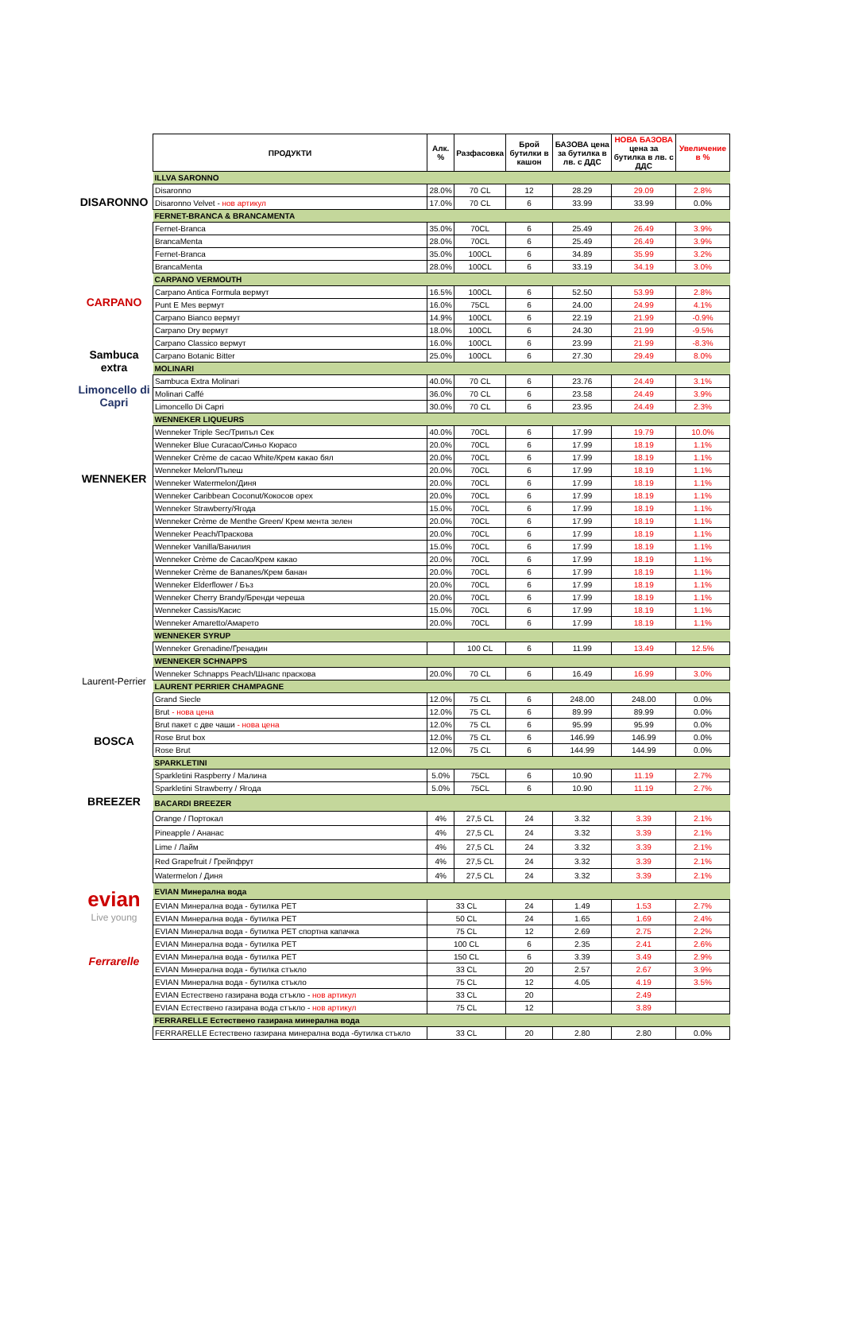DISARONNO
CARPANO
Sambuca extra
Limoncello di Capri
WENNEKER
Laurent-Perrier
BOSCA
BREEZER
evian
Live young
Ferrarelle
| ПРОДУКТИ | Алк. % | Разфасовка | Брой бутилки в кашон | БАЗОВА цена за бутилка в лв. с ДДС | НОВА БАЗОВА цена за бутилка в лв. с ДДС | Увеличение в % |
| --- | --- | --- | --- | --- | --- | --- |
| ILLVA SARONNO | | | | | | |
| Disaronno | 28.0% | 70 CL | 12 | 28.29 | 29.09 | 2.8% |
| Disaronno Velvet - нов артикул | 17.0% | 70 CL | 6 | 33.99 | 33.99 | 0.0% |
| FERNET-BRANCA & BRANCAMENTA | | | | | | |
| Fernet-Branca | 35.0% | 70CL | 6 | 25.49 | 26.49 | 3.9% |
| BrancaMenta | 28.0% | 70CL | 6 | 25.49 | 26.49 | 3.9% |
| Fernet-Branca | 35.0% | 100CL | 6 | 34.89 | 35.99 | 3.2% |
| BrancaMenta | 28.0% | 100CL | 6 | 33.19 | 34.19 | 3.0% |
| CARPANO VERMOUTH | | | | | | |
| Carpano Antica Formula вермут | 16.5% | 100CL | 6 | 52.50 | 53.99 | 2.8% |
| Punt E Mes вермут | 16.0% | 75CL | 6 | 24.00 | 24.99 | 4.1% |
| Carpano Bianco вермут | 14.9% | 100CL | 6 | 22.19 | 21.99 | -0.9% |
| Carpano Dry вермут | 18.0% | 100CL | 6 | 24.30 | 21.99 | -9.5% |
| Carpano Classico вермут | 16.0% | 100CL | 6 | 23.99 | 21.99 | -8.3% |
| Carpano Botanic Bitter | 25.0% | 100CL | 6 | 27.30 | 29.49 | 8.0% |
| MOLINARI | | | | | | |
| Sambuca Extra Molinari | 40.0% | 70 CL | 6 | 23.76 | 24.49 | 3.1% |
| Molinari Caffé | 36.0% | 70 CL | 6 | 23.58 | 24.49 | 3.9% |
| Limoncello Di Capri | 30.0% | 70 CL | 6 | 23.95 | 24.49 | 2.3% |
| WENNEKER LIQUEURS | | | | | | |
| Wenneker Triple Sec/Трипъл Сек | 40.0% | 70CL | 6 | 17.99 | 19.79 | 10.0% |
| Wenneker Blue Curacao/Синьо Кюрасо | 20.0% | 70CL | 6 | 17.99 | 18.19 | 1.1% |
| Wenneker Crème de cacao White/Крем какао бял | 20.0% | 70CL | 6 | 17.99 | 18.19 | 1.1% |
| Wenneker Melon/Пъпеш | 20.0% | 70CL | 6 | 17.99 | 18.19 | 1.1% |
| Wenneker Watermelon/Диня | 20.0% | 70CL | 6 | 17.99 | 18.19 | 1.1% |
| Wenneker Caribbean Coconut/Кокосов орех | 20.0% | 70CL | 6 | 17.99 | 18.19 | 1.1% |
| Wenneker Strawberry/Ягода | 15.0% | 70CL | 6 | 17.99 | 18.19 | 1.1% |
| Wenneker Crème de Menthe Green/ Крем мента зелен | 20.0% | 70CL | 6 | 17.99 | 18.19 | 1.1% |
| Wenneker Peach/Праскова | 20.0% | 70CL | 6 | 17.99 | 18.19 | 1.1% |
| Wenneker Vanilla/Ванилия | 15.0% | 70CL | 6 | 17.99 | 18.19 | 1.1% |
| Wenneker Crème de Cacao/Крем какао | 20.0% | 70CL | 6 | 17.99 | 18.19 | 1.1% |
| Wenneker Crème de Bananes/Крем банан | 20.0% | 70CL | 6 | 17.99 | 18.19 | 1.1% |
| Wenneker Elderflower / Бъз | 20.0% | 70CL | 6 | 17.99 | 18.19 | 1.1% |
| Wenneker Cherry Brandy/Бренди череша | 20.0% | 70CL | 6 | 17.99 | 18.19 | 1.1% |
| Wenneker Cassis/Касис | 15.0% | 70CL | 6 | 17.99 | 18.19 | 1.1% |
| Wenneker Amaretto/Амарето | 20.0% | 70CL | 6 | 17.99 | 18.19 | 1.1% |
| WENNEKER SYRUP | | | | | | |
| Wenneker Grenadine/Гренадин | | 100 CL | 6 | 11.99 | 13.49 | 12.5% |
| WENNEKER SCHNAPPS | | | | | | |
| Wenneker Schnapps Peach/Шнапс праскова | 20.0% | 70 CL | 6 | 16.49 | 16.99 | 3.0% |
| LAURENT PERRIER CHAMPAGNE | | | | | | |
| Grand Siecle | 12.0% | 75 CL | 6 | 248.00 | 248.00 | 0.0% |
| Brut - нова цена | 12.0% | 75 CL | 6 | 89.99 | 89.99 | 0.0% |
| Brut пакет с две чаши - нова цена | 12.0% | 75 CL | 6 | 95.99 | 95.99 | 0.0% |
| Rose Brut box | 12.0% | 75 CL | 6 | 146.99 | 146.99 | 0.0% |
| Rose Brut | 12.0% | 75 CL | 6 | 144.99 | 144.99 | 0.0% |
| SPARKLETINI | | | | | | |
| Sparkletini Raspberry / Малина | 5.0% | 75CL | 6 | 10.90 | 11.19 | 2.7% |
| Sparkletini Strawberry / Ягода | 5.0% | 75CL | 6 | 10.90 | 11.19 | 2.7% |
| BACARDI BREEZER | | | | | | |
| Orange / Портокал | 4% | 27,5 CL | 24 | 3.32 | 3.39 | 2.1% |
| Pineapple / Ананас | 4% | 27,5 CL | 24 | 3.32 | 3.39 | 2.1% |
| Lime / Лайм | 4% | 27,5 CL | 24 | 3.32 | 3.39 | 2.1% |
| Red Grapefruit / Грейпфрут | 4% | 27,5 CL | 24 | 3.32 | 3.39 | 2.1% |
| Watermelon / Диня | 4% | 27,5 CL | 24 | 3.32 | 3.39 | 2.1% |
| EVIAN Минерална вода | | | | | | |
| EVIAN Минерална вода - бутилка PET | 33 CL | | 24 | 1.49 | 1.53 | 2.7% |
| EVIAN Минерална вода - бутилка PET | 50 CL | | 24 | 1.65 | 1.69 | 2.4% |
| EVIAN Минерална вода - бутилка PET спортна капачка | 75 CL | | 12 | 2.69 | 2.75 | 2.2% |
| EVIAN Минерална вода - бутилка PET | 100 CL | | 6 | 2.35 | 2.41 | 2.6% |
| EVIAN Минерална вода - бутилка PET | 150 CL | | 6 | 3.39 | 3.49 | 2.9% |
| EVIAN Минерална вода - бутилка стъкло | 33 CL | | 20 | 2.57 | 2.67 | 3.9% |
| EVIAN Минерална вода - бутилка стъкло | 75 CL | | 12 | 4.05 | 4.19 | 3.5% |
| EVIAN Естествено газирана вода стъкло - нов артикул | 33 CL | | 20 | | 2.49 | |
| EVIAN Естествено газирана вода стъкло - нов артикул | 75 CL | | 12 | | 3.89 | |
| FERRARELLE Естествено газирана минерална вода | | | | | | |
| FERRARELLE Естествено газирана минерална вода -бутилка стъкло | 33 CL | | 20 | 2.80 | 2.80 | 0.0% |